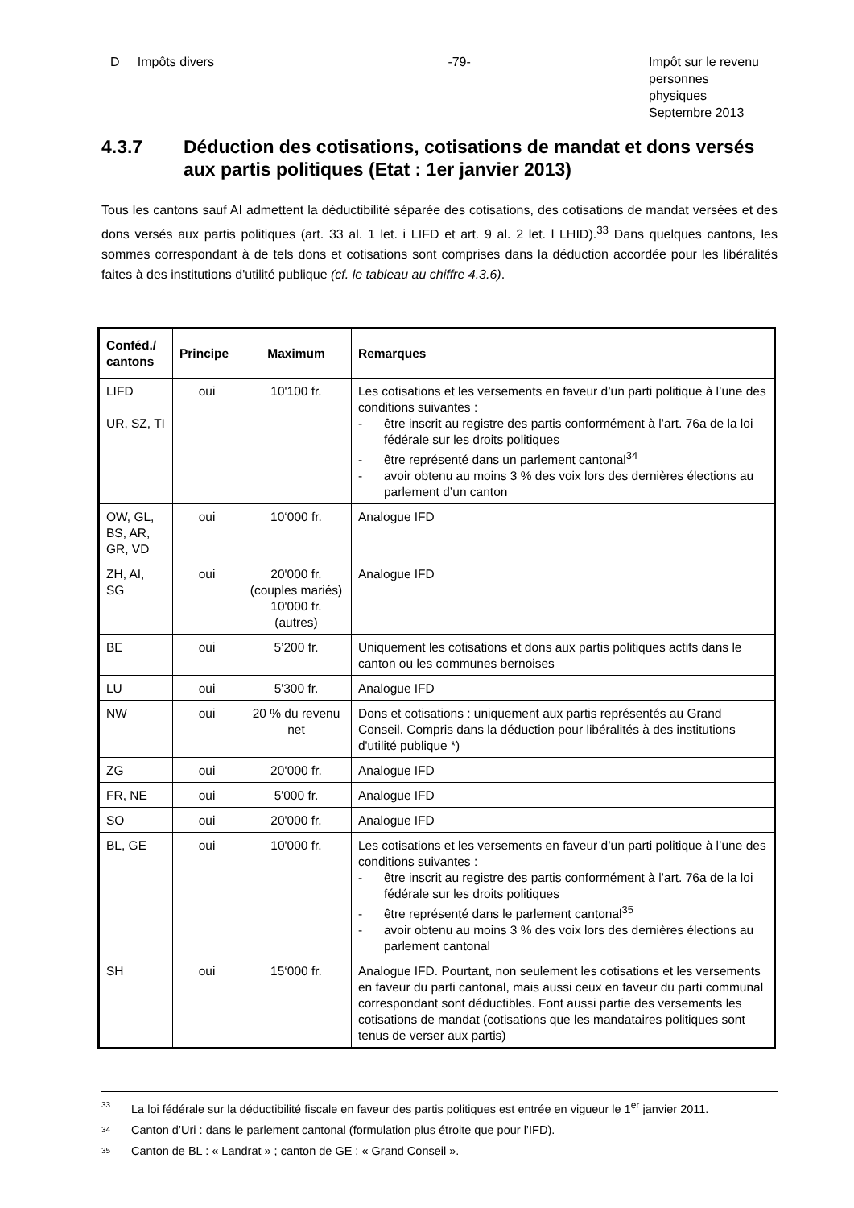D Impôts divers -79- Impôt sur le revenu
personnes physiques
Septembre 2013
4.3.7 Déduction des cotisations, cotisations de mandat et dons versés aux partis politiques (Etat : 1er janvier 2013)
Tous les cantons sauf AI admettent la déductibilité séparée des cotisations, des cotisations de mandat versées et des dons versés aux partis politiques (art. 33 al. 1 let. i LIFD et art. 9 al. 2 let. l LHID).<sup>33</sup> Dans quelques cantons, les sommes correspondant à de tels dons et cotisations sont comprises dans la déduction accordée pour les libéralités faites à des institutions d'utilité publique (cf. le tableau au chiffre 4.3.6).
| Conféd./ cantons | Principe | Maximum | Remarques |
| --- | --- | --- | --- |
| LIFD UR, SZ, TI | oui | 10'100 fr. | Les cotisations et les versements en faveur d’un parti politique à l’une des conditions suivantes : - être inscrit au registre des partis conformément à l’art. 76a de la loi fédérale sur les droits politiques - être représenté dans un parlement cantonal<sup>34</sup> - avoir obtenu au moins 3 % des voix lors des dernières élections au parlement d’un canton |
| OW, GL, BS, AR, GR, VD | oui | 10‘000 fr. | Analogue IFD |
| ZH, AI, SG | oui | 20'000 fr. (couples mariés) 10'000 fr. (autres) | Analogue IFD |
| BE | oui | 5’200 fr. | Uniquement les cotisations et dons aux partis politiques actifs dans le canton ou les communes bernoises |
| LU | oui | 5'300 fr. | Analogue IFD |
| NW | oui | 20 % du revenu net | Dons et cotisations : uniquement aux partis représentés au Grand Conseil. Compris dans la déduction pour libéralités à des institutions d'utilité publique *) |
| ZG | oui | 20‘000 fr. | Analogue IFD |
| FR, NE | oui | 5'000 fr. | Analogue IFD |
| SO | oui | 20'000 fr. | Analogue IFD |
| BL, GE | oui | 10'000 fr. | Les cotisations et les versements en faveur d’un parti politique à l’une des conditions suivantes : - être inscrit au registre des partis conformément à l’art. 76a de la loi fédérale sur les droits politiques - être représenté dans le parlement cantonal<sup>35</sup> - avoir obtenu au moins 3 % des voix lors des dernières élections au parlement cantonal |
| SH | oui | 15‘000 fr. | Analogue IFD. Pourtant, non seulement les cotisations et les versements en faveur du parti cantonal, mais aussi ceux en faveur du parti communal correspondant sont déductibles. Font aussi partie des versements les cotisations de mandat (cotisations que les mandataires politiques sont tenus de verser aux partis) |
33 La loi fédérale sur la déductibilité fiscale en faveur des partis politiques est entrée en vigueur le 1<sup>er</sup> janvier 2011.
34 Canton d’Uri : dans le parlement cantonal (formulation plus étroite que pour l’IFD).
35 Canton de BL : « Landrat » ; canton de GE : « Grand Conseil ».